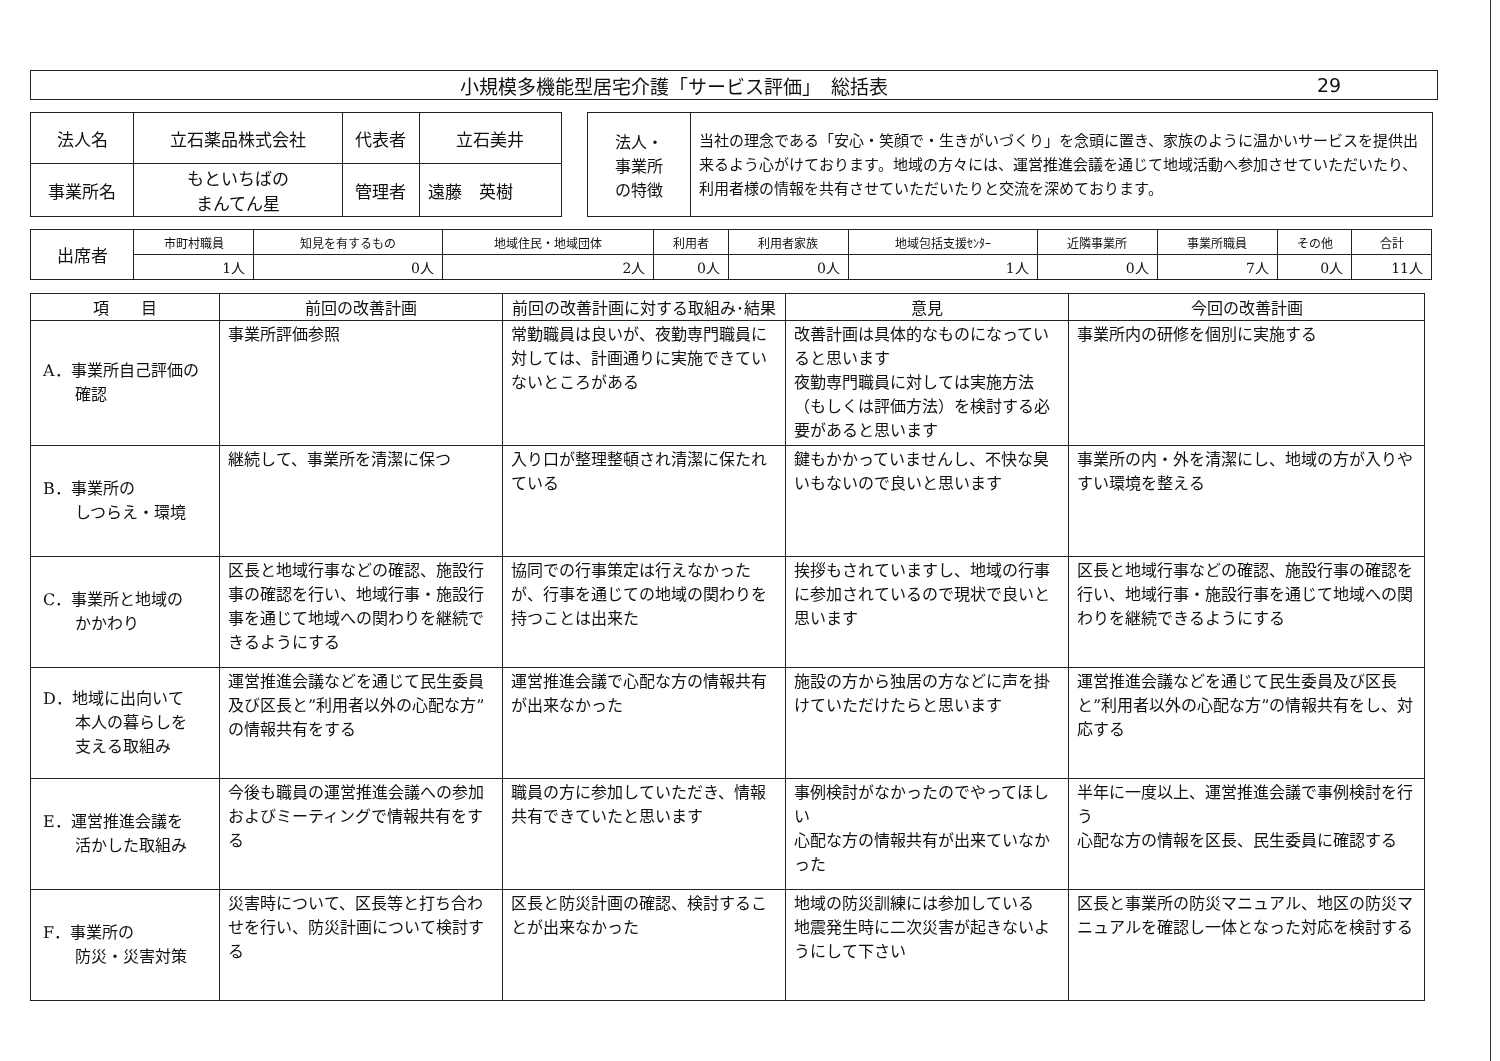小規模多機能型居宅介護「サービス評価」　総括表 29
| 法人名 | 立石薬品株式会社 | 代表者 | 立石美井 |
| 事業所名 | もといちばの まんてん星 | 管理者 | 遠藤 英樹 |
| 法人・ 事業所 の特徴 | 当社の理念である「安心・笑顔で・生きがいづくり」を念頭に置き、家族のように温かいサービスを提供出来るよう心がけております。地域の方々には、運営推進会議を通じて地域活動へ参加させていただいたり、利用者様の情報を共有させていただいたりと交流を深めております。 |
| 出席者 | 市町村職員 | 知見を有するもの | 地域住民・地域団体 | 利用者 | 利用者家族 | 地域包括支援ｾﾝﾀｰ | 近隣事業所 | 事業所職員 | その他 | 合計 |
| | 1人 | 0人 | 2人 | 0人 | 0人 | 1人 | 0人 | 7人 | 0人 | 11人 |
| 項 目 | 前回の改善計画 | 前回の改善計画に対する取組み･結果 | 意見 | 今回の改善計画 |
| --- | --- | --- | --- | --- |
| A．事業所自己評価の 確認 | 事業所評価参照 | 常勤職員は良いが、夜勤専門職員に対しては、計画通りに実施できていないところがある | 改善計画は具体的なものになっていると思います 夜勤専門職員に対しては実施方法（もしくは評価方法）を検討する必要があると思います | 事業所内の研修を個別に実施する |
| B．事業所の しつらえ・環境 | 継続して、事業所を清潔に保つ | 入り口が整理整頓され清潔に保たれている | 鍵もかかっていませんし、不快な臭いもないので良いと思います | 事業所の内・外を清潔にし、地域の方が入りやすい環境を整える |
| C．事業所と地域の かかわり | 区長と地域行事などの確認、施設行事の確認を行い、地域行事・施設行事を通じて地域への関わりを継続できるようにする | 協同での行事策定は行えなかったが、行事を通じての地域の関わりを持つことは出来た | 挨拶もされていますし、地域の行事に参加されているので現状で良いと思います | 区長と地域行事などの確認、施設行事の確認を行い、地域行事・施設行事を通じて地域への関わりを継続できるようにする |
| D．地域に出向いて 本人の暮らしを 支える取組み | 運営推進会議などを通じて民生委員及び区長と”利用者以外の心配な方”の情報共有をする | 運営推進会議で心配な方の情報共有が出来なかった | 施設の方から独居の方などに声を掛けていただけたらと思います | 運営推進会議などを通じて民生委員及び区長と”利用者以外の心配な方”の情報共有をし、対応する |
| E．運営推進会議を 活かした取組み | 今後も職員の運営推進会議への参加およびミーティングで情報共有をする | 職員の方に参加していただき、情報共有できていたと思います | 事例検討がなかったのでやってほしい 心配な方の情報共有が出来ていなかった | 半年に一度以上、運営推進会議で事例検討を行う 心配な方の情報を区長、民生委員に確認する |
| F．事業所の 防災・災害対策 | 災害時について、区長等と打ち合わせを行い、防災計画について検討する | 区長と防災計画の確認、検討することが出来なかった | 地域の防災訓練には参加している 地震発生時に二次災害が起きないようにして下さい | 区長と事業所の防災マニュアル、地区の防災マニュアルを確認し一体となった対応を検討する |